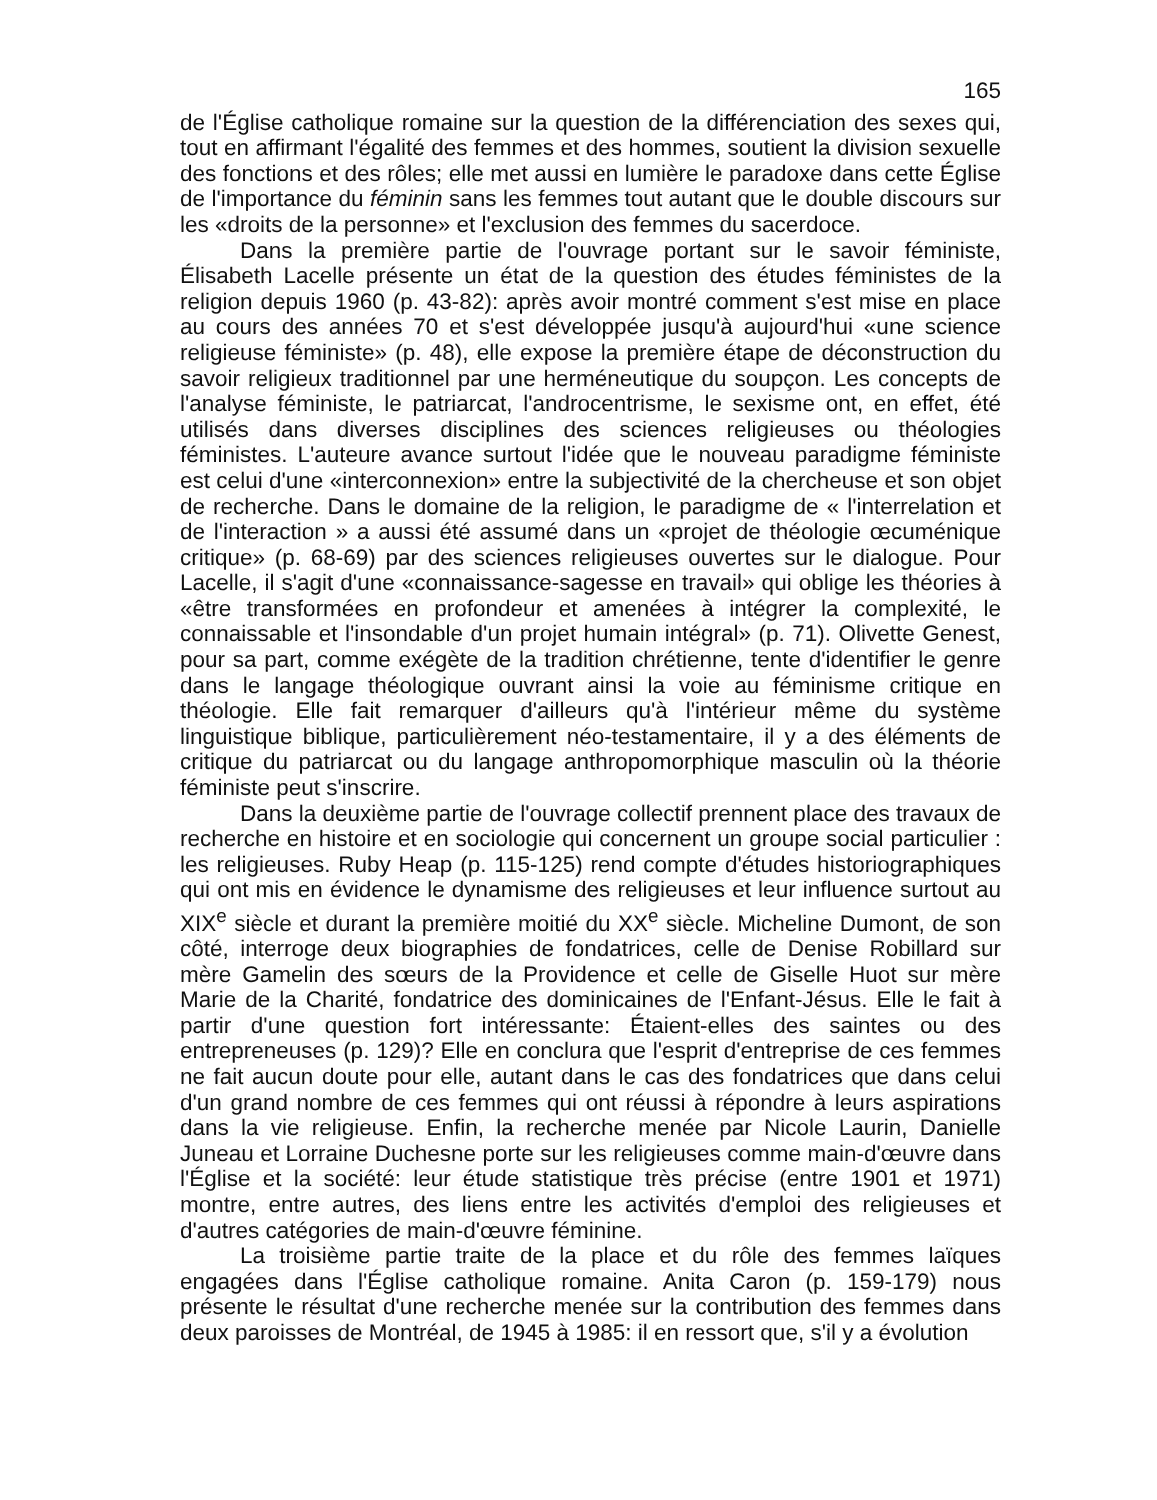165
de l'Église catholique romaine sur la question de la différenciation des sexes qui, tout en affirmant l'égalité des femmes et des hommes, soutient la division sexuelle des fonctions et des rôles; elle met aussi en lumière le paradoxe dans cette Église de l'importance du féminin sans les femmes tout autant que le double discours sur les «droits de la personne» et l'exclusion des femmes du sacerdoce.
Dans la première partie de l'ouvrage portant sur le savoir féministe, Élisabeth Lacelle présente un état de la question des études féministes de la religion depuis 1960 (p. 43-82): après avoir montré comment s'est mise en place au cours des années 70 et s'est développée jusqu'à aujourd'hui «une science religieuse féministe» (p. 48), elle expose la première étape de déconstruction du savoir religieux traditionnel par une herméneutique du soupçon. Les concepts de l'analyse féministe, le patriarcat, l'androcentrisme, le sexisme ont, en effet, été utilisés dans diverses disciplines des sciences religieuses ou théologies féministes. L'auteure avance surtout l'idée que le nouveau paradigme féministe est celui d'une «interconnexion» entre la subjectivité de la chercheuse et son objet de recherche. Dans le domaine de la religion, le paradigme de « l'interrelation et de l'interaction » a aussi été assumé dans un «projet de théologie œcuménique critique» (p. 68-69) par des sciences religieuses ouvertes sur le dialogue. Pour Lacelle, il s'agit d'une «connaissance-sagesse en travail» qui oblige les théories à «être transformées en profondeur et amenées à intégrer la complexité, le connaissable et l'insondable d'un projet humain intégral» (p. 71). Olivette Genest, pour sa part, comme exégète de la tradition chrétienne, tente d'identifier le genre dans le langage théologique ouvrant ainsi la voie au féminisme critique en théologie. Elle fait remarquer d'ailleurs qu'à l'intérieur même du système linguistique biblique, particulièrement néo-testamentaire, il y a des éléments de critique du patriarcat ou du langage anthropomorphique masculin où la théorie féministe peut s'inscrire.
Dans la deuxième partie de l'ouvrage collectif prennent place des travaux de recherche en histoire et en sociologie qui concernent un groupe social particulier : les religieuses. Ruby Heap (p. 115-125) rend compte d'études historiographiques qui ont mis en évidence le dynamisme des religieuses et leur influence surtout au XIX<sup>e</sup> siècle et durant la première moitié du XX<sup>e</sup> siècle. Micheline Dumont, de son côté, interroge deux biographies de fondatrices, celle de Denise Robillard sur mère Gamelin des sœurs de la Providence et celle de Giselle Huot sur mère Marie de la Charité, fondatrice des dominicaines de l'Enfant-Jésus. Elle le fait à partir d'une question fort intéressante: Étaient-elles des saintes ou des entrepreneuses (p. 129)? Elle en conclura que l'esprit d'entreprise de ces femmes ne fait aucun doute pour elle, autant dans le cas des fondatrices que dans celui d'un grand nombre de ces femmes qui ont réussi à répondre à leurs aspirations dans la vie religieuse. Enfin, la recherche menée par Nicole Laurin, Danielle Juneau et Lorraine Duchesne porte sur les religieuses comme main-d'œuvre dans l'Église et la société: leur étude statistique très précise (entre 1901 et 1971) montre, entre autres, des liens entre les activités d'emploi des religieuses et d'autres catégories de main-d'œuvre féminine.
La troisième partie traite de la place et du rôle des femmes laïques engagées dans l'Église catholique romaine. Anita Caron (p. 159-179) nous présente le résultat d'une recherche menée sur la contribution des femmes dans deux paroisses de Montréal, de 1945 à 1985: il en ressort que, s'il y a évolution